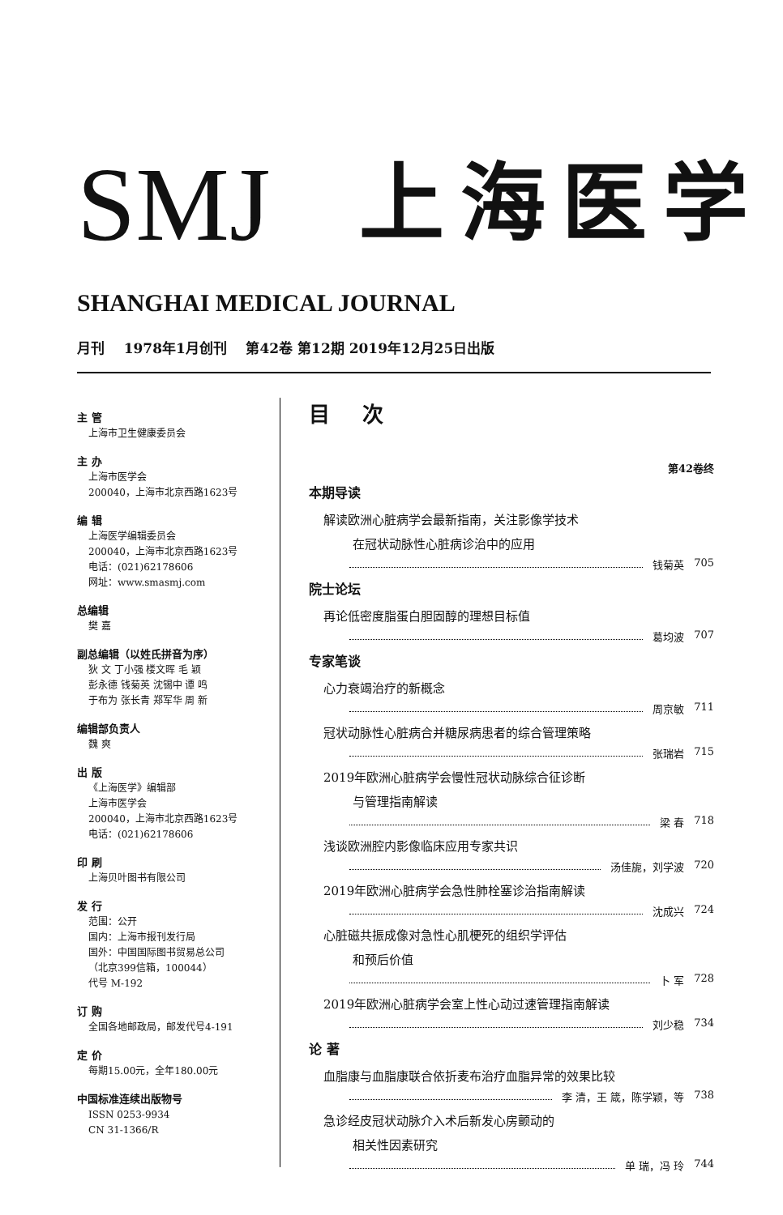SMJ
上海医学
SHANGHAI MEDICAL JOURNAL
月刊 1978年1月创刊 第42卷 第12期 2019年12月25日出版
主 管
上海市卫生健康委员会
主 办
上海市医学会
200040，上海市北京西路1623号
编 辑
上海医学编辑委员会
200040，上海市北京西路1623号
电话：(021)62178606
网址：www.smasmj.com
总编辑
樊 嘉
副总编辑（以姓氏拼音为序）
狄 文 丁小强 楼文晖 毛 颖
彭永德 钱菊英 沈锡中 谭 鸣
于布为 张长青 郑军华 周 新
编辑部负责人
魏 爽
出 版
《上海医学》编辑部
上海市医学会
200040，上海市北京西路1623号
电话：(021)62178606
印 刷
上海贝叶图书有限公司
发 行
范围：公开
国内：上海市报刊发行局
国外：中国国际图书贸易总公司
（北京399信箱，100044）
代号 M-192
订 购
全国各地邮政局，邮发代号4-191
定 价
每期15.00元，全年180.00元
中国标准连续出版物号
ISSN 0253-9934
CN 31-1366/R
目次
第42卷终
本期导读
解读欧洲心脏病学会最新指南，关注影像学技术
在冠状动脉性心脏病诊治中的应用
钱菊英 705
院士论坛
再论低密度脂蛋白胆固醇的理想目标值
葛均波 707
专家笔谈
心力衰竭治疗的新概念
周京敏 711
冠状动脉性心脏病合并糖尿病患者的综合管理策略
张瑞岩 715
2019年欧洲心脏病学会慢性冠状动脉综合征诊断
与管理指南解读
梁 春 718
浅谈欧洲腔内影像临床应用专家共识
汤佳旎，刘学波 720
2019年欧洲心脏病学会急性肺栓塞诊治指南解读
沈成兴 724
心脏磁共振成像对急性心肌梗死的组织学评估
和预后价值
卜 军 728
2019年欧洲心脏病学会室上性心动过速管理指南解读
刘少稳 734
论 著
血脂康与血脂康联合依折麦布治疗血脂异常的效果比较
李 清，王 箴，陈学颖，等 738
急诊经皮冠状动脉介入术后新发心房颤动的
相关性因素研究
单 瑞，冯 玲 744